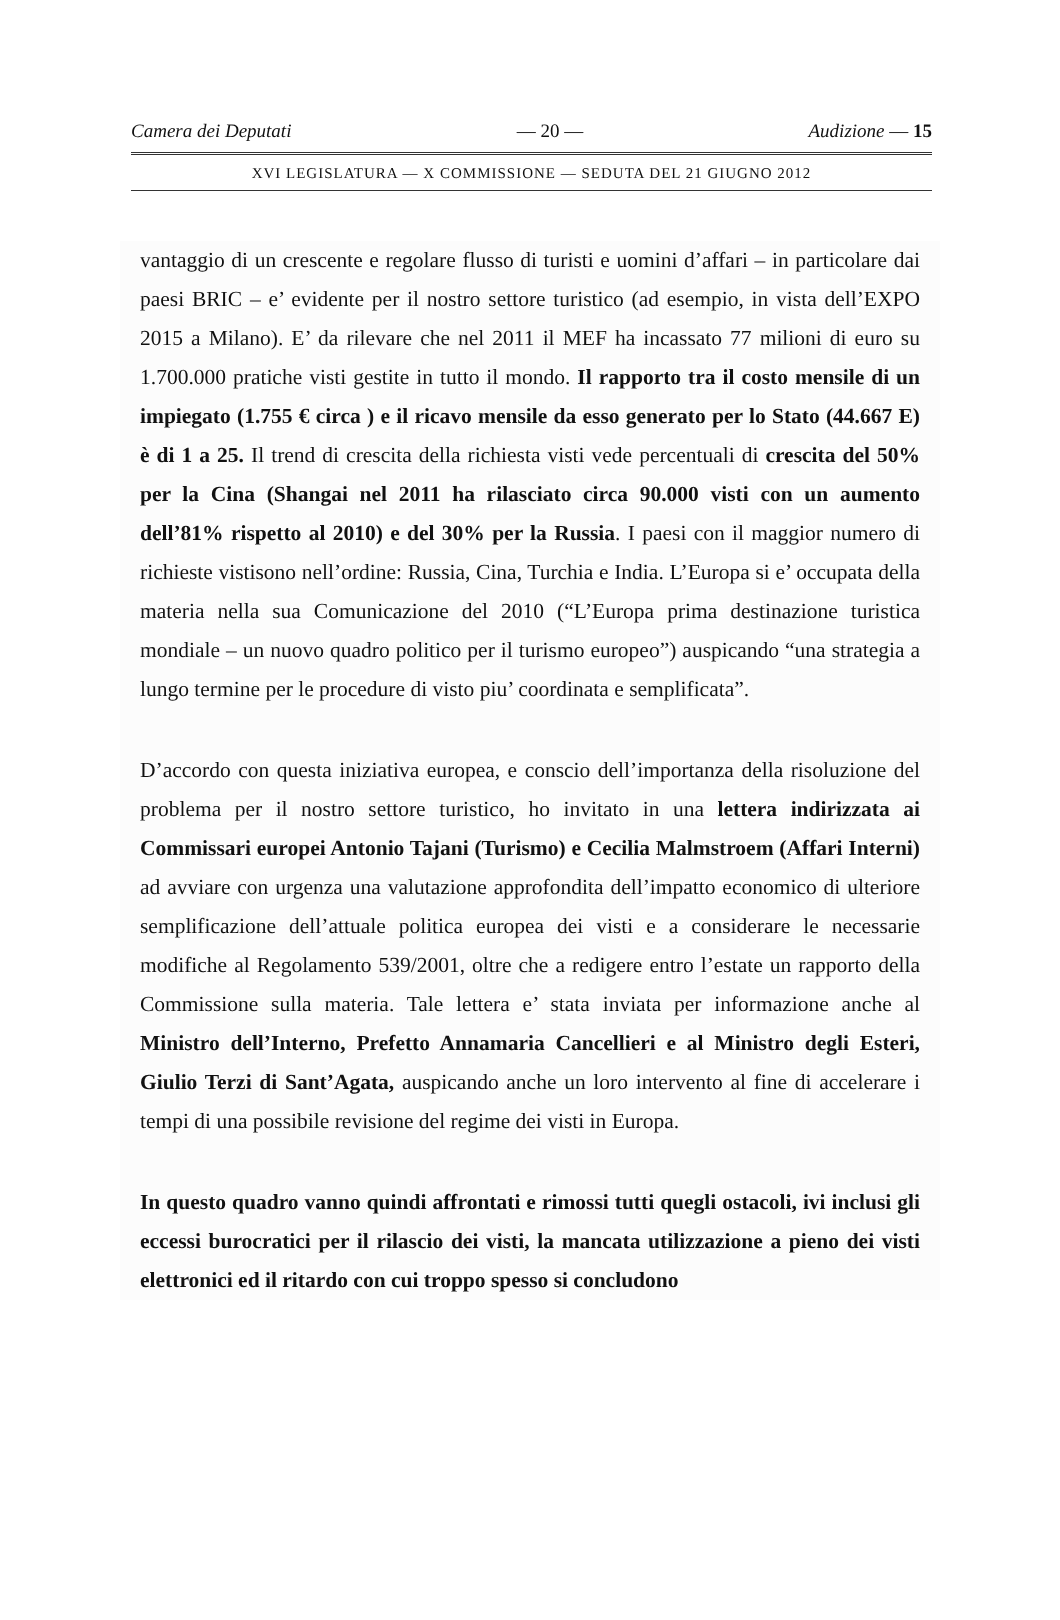Camera dei Deputati — 20 — Audizione — 15
XVI LEGISLATURA — X COMMISSIONE — SEDUTA DEL 21 GIUGNO 2012
vantaggio di un crescente e regolare flusso di turisti e uomini d’affari – in particolare dai paesi BRIC – e’ evidente per il nostro settore turistico (ad esempio, in vista dell’EXPO 2015 a Milano). E’ da rilevare che nel 2011 il MEF ha incassato 77 milioni di euro su 1.700.000 pratiche visti gestite in tutto il mondo. Il rapporto tra il costo mensile di un impiegato (1.755 € circa ) e il ricavo mensile da esso generato per lo Stato (44.667 E) è di 1 a 25. Il trend di crescita della richiesta visti vede percentuali di crescita del 50% per la Cina (Shangai nel 2011 ha rilasciato circa 90.000 visti con un aumento dell’81% rispetto al 2010) e del 30% per la Russia. I paesi con il maggior numero di richieste vistisono nell’ordine: Russia, Cina, Turchia e India. L’Europa si e’ occupata della materia nella sua Comunicazione del 2010 (“L’Europa prima destinazione turistica mondiale – un nuovo quadro politico per il turismo europeo”) auspicando “una strategia a lungo termine per le procedure di visto piu’ coordinata e semplificata”.
D’accordo con questa iniziativa europea, e conscio dell’importanza della risoluzione del problema per il nostro settore turistico, ho invitato in una lettera indirizzata ai Commissari europei Antonio Tajani (Turismo) e Cecilia Malmstroem (Affari Interni) ad avviare con urgenza una valutazione approfondita dell’impatto economico di ulteriore semplificazione dell’attuale politica europea dei visti e a considerare le necessarie modifiche al Regolamento 539/2001, oltre che a redigere entro l’estate un rapporto della Commissione sulla materia. Tale lettera e’ stata inviata per informazione anche al Ministro dell’Interno, Prefetto Annamaria Cancellieri e al Ministro degli Esteri, Giulio Terzi di Sant’Agata, auspicando anche un loro intervento al fine di accelerare i tempi di una possibile revisione del regime dei visti in Europa.
In questo quadro vanno quindi affrontati e rimossi tutti quegli ostacoli, ivi inclusi gli eccessi burocratici per il rilascio dei visti, la mancata utilizzazione a pieno dei visti elettronici ed il ritardo con cui troppo spesso si concludono